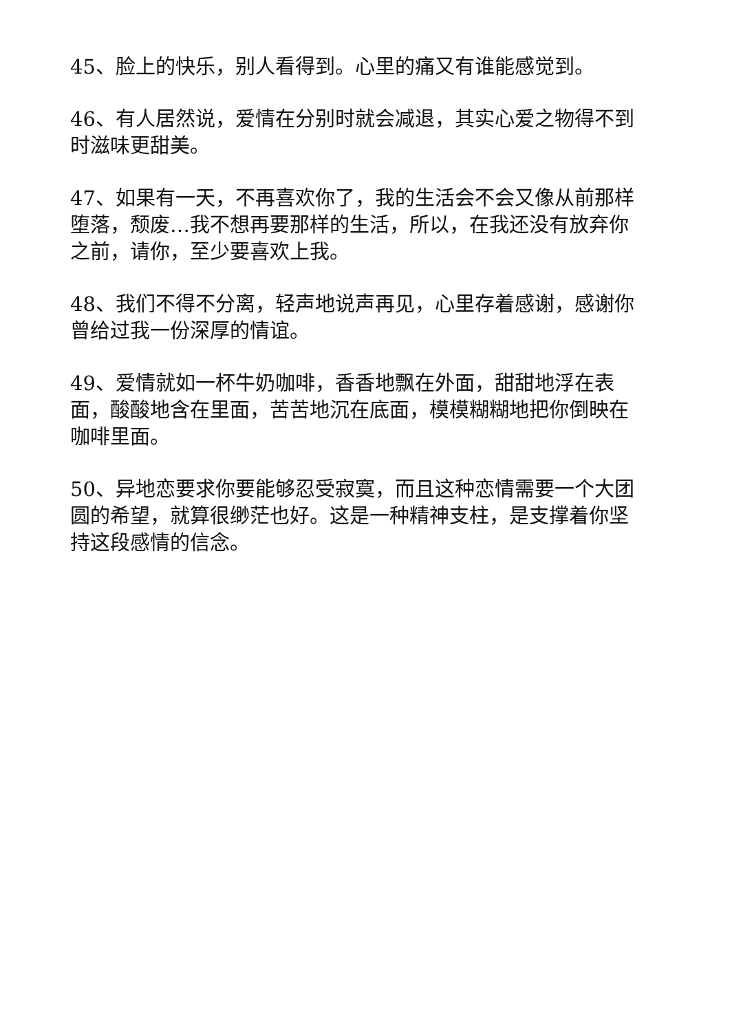45、脸上的快乐，别人看得到。心里的痛又有谁能感觉到。
46、有人居然说，爱情在分别时就会减退，其实心爱之物得不到时滋味更甜美。
47、如果有一天，不再喜欢你了，我的生活会不会又像从前那样堕落，颓废…我不想再要那样的生活，所以，在我还没有放弃你之前，请你，至少要喜欢上我。
48、我们不得不分离，轻声地说声再见，心里存着感谢，感谢你曾给过我一份深厚的情谊。
49、爱情就如一杯牛奶咖啡，香香地飘在外面，甜甜地浮在表面，酸酸地含在里面，苦苦地沉在底面，模模糊糊地把你倒映在咖啡里面。
50、异地恋要求你要能够忍受寂寞，而且这种恋情需要一个大团圆的希望，就算很缈茫也好。这是一种精神支柱，是支撑着你坚持这段感情的信念。